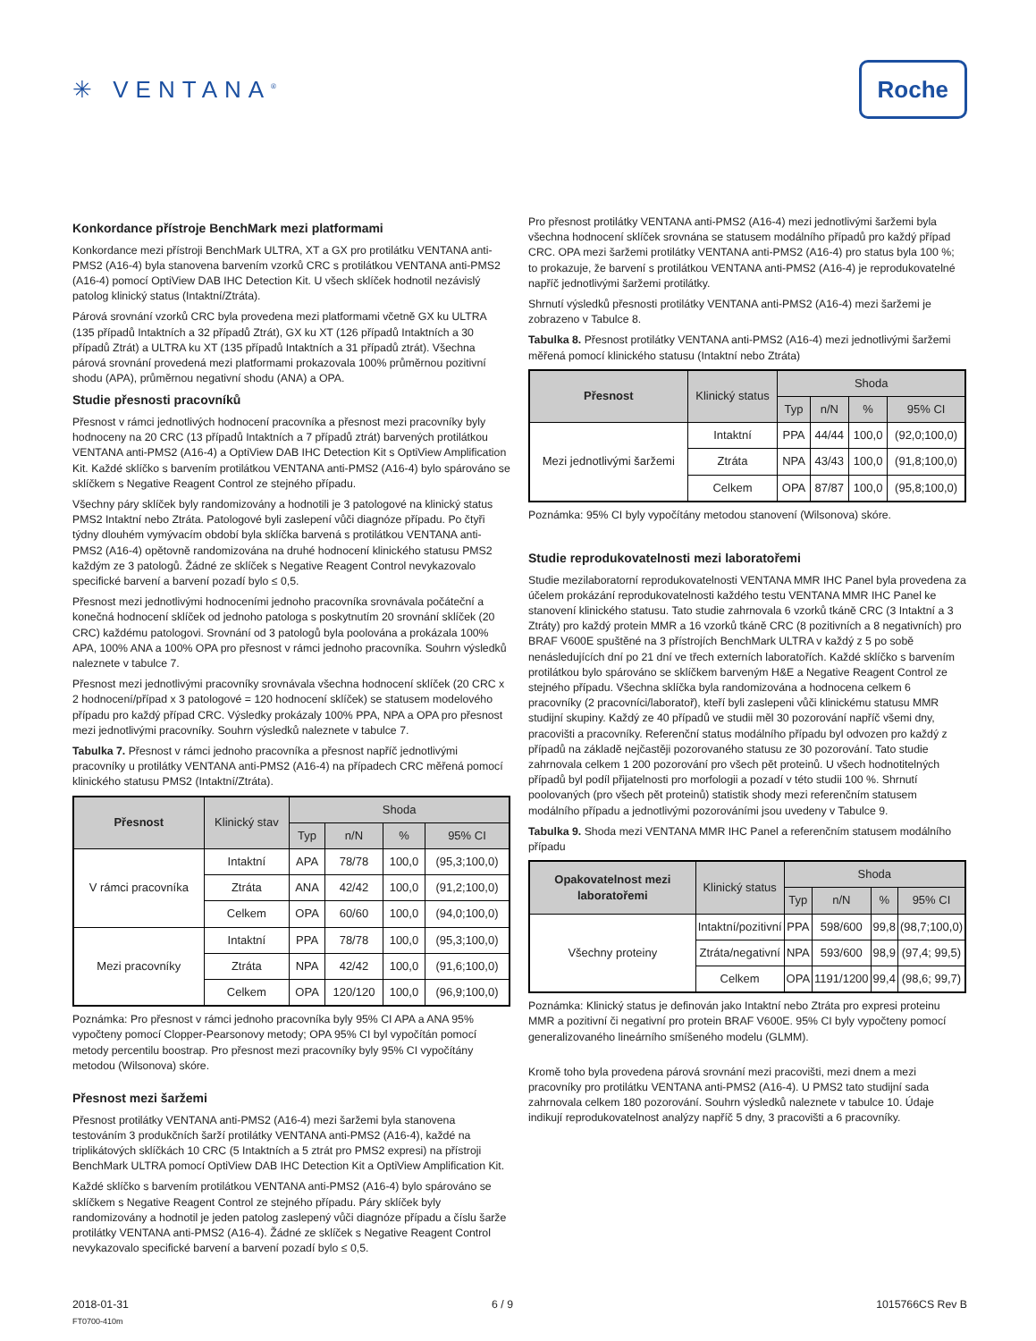✳ VENTANA<sup>®</sup>
Roche
Konkordance přístroje BenchMark mezi platformami
Konkordance mezi přístroji BenchMark ULTRA, XT a GX pro protilátku VENTANA anti-PMS2 (A16-4) byla stanovena barvením vzorků CRC s protilátkou VENTANA anti-PMS2 (A16-4) pomocí OptiView DAB IHC Detection Kit. U všech sklíček hodnotil nezávislý patolog klinický status (Intaktní/Ztráta).
Párová srovnání vzorků CRC byla provedena mezi platformami včetně GX ku ULTRA (135 případů Intaktních a 32 případů Ztrát), GX ku XT (126 případů Intaktních a 30 případů Ztrát) a ULTRA ku XT (135 případů Intaktních a 31 případů ztrát). Všechna párová srovnání provedená mezi platformami prokazovala 100% průměrnou pozitivní shodu (APA), průměrnou negativní shodu (ANA) a OPA.
Studie přesnosti pracovníků
Přesnost v rámci jednotlivých hodnocení pracovníka a přesnost mezi pracovníky byly hodnoceny na 20 CRC (13 případů Intaktních a 7 případů ztrát) barvených protilátkou VENTANA anti-PMS2 (A16-4) a OptiView DAB IHC Detection Kit s OptiView Amplification Kit. Každé sklíčko s barvením protilátkou VENTANA anti-PMS2 (A16-4) bylo spárováno se sklíčkem s Negative Reagent Control ze stejného případu.
Všechny páry sklíček byly randomizovány a hodnotili je 3 patologové na klinický status PMS2 Intaktní nebo Ztráta. Patologové byli zaslepení vůči diagnóze případu. Po čtyři týdny dlouhém vymývacím období byla sklíčka barvená s protilátkou VENTANA anti-PMS2 (A16-4) opětovně randomizována na druhé hodnocení klinického statusu PMS2 každým ze 3 patologů. Žádné ze sklíček s Negative Reagent Control nevykazovalo specifické barvení a barvení pozadí bylo ≤ 0,5.
Přesnost mezi jednotlivými hodnoceními jednoho pracovníka srovnávala počáteční a konečná hodnocení sklíček od jednoho patologa s poskytnutím 20 srovnání sklíček (20 CRC) každému patologovi. Srovnání od 3 patologů byla poolována a prokázala 100% APA, 100% ANA a 100% OPA pro přesnost v rámci jednoho pracovníka. Souhrn výsledků naleznete v tabulce 7.
Přesnost mezi jednotlivými pracovníky srovnávala všechna hodnocení sklíček (20 CRC x 2 hodnocení/případ x 3 patologové = 120 hodnocení sklíček) se statusem modelového případu pro každý případ CRC. Výsledky prokázaly 100% PPA, NPA a OPA pro přesnost mezi jednotlivými pracovníky. Souhrn výsledků naleznete v tabulce 7.
Tabulka 7. Přesnost v rámci jednoho pracovníka a přesnost napříč jednotlivými pracovníky u protilátky VENTANA anti-PMS2 (A16-4) na případech CRC měřená pomocí klinického statusu PMS2 (Intaktní/Ztráta).
| Přesnost | Klinický stav | Shoda | | | |
| --- | --- | --- | --- | --- | --- |
| | | Typ | n/N | % | 95% CI |
| V rámci pracovníka | Intaktní | APA | 78/78 | 100,0 | (95,3;100,0) |
| | Ztráta | ANA | 42/42 | 100,0 | (91,2;100,0) |
| | Celkem | OPA | 60/60 | 100,0 | (94,0;100,0) |
| Mezi pracovníky | Intaktní | PPA | 78/78 | 100,0 | (95,3;100,0) |
| | Ztráta | NPA | 42/42 | 100,0 | (91,6;100,0) |
| | Celkem | OPA | 120/120 | 100,0 | (96,9;100,0) |
Poznámka: Pro přesnost v rámci jednoho pracovníka byly 95% CI APA a ANA 95% vypočteny pomocí Clopper-Pearsonovy metody; OPA 95% CI byl vypočítán pomocí metody percentilu boostrap. Pro přesnost mezi pracovníky byly 95% CI vypočítány metodou (Wilsonova) skóre.
Přesnost mezi šaržemi
Přesnost protilátky VENTANA anti-PMS2 (A16-4) mezi šaržemi byla stanovena testováním 3 produkčních šarží protilátky VENTANA anti-PMS2 (A16-4), každé na triplikátových sklíčkách 10 CRC (5 Intaktních a 5 ztrát pro PMS2 expresi) na přístroji BenchMark ULTRA pomocí OptiView DAB IHC Detection Kit a OptiView Amplification Kit.
Každé sklíčko s barvením protilátkou VENTANA anti-PMS2 (A16-4) bylo spárováno se sklíčkem s Negative Reagent Control ze stejného případu. Páry sklíček byly randomizovány a hodnotil je jeden patolog zaslepený vůči diagnóze případu a číslu šarže protilátky VENTANA anti-PMS2 (A16-4). Žádné ze sklíček s Negative Reagent Control nevykazovalo specifické barvení a barvení pozadí bylo ≤ 0,5.
Pro přesnost protilátky VENTANA anti-PMS2 (A16-4) mezi jednotlivými šaržemi byla všechna hodnocení sklíček srovnána se statusem modálního případů pro každý případ CRC. OPA mezi šaržemi protilátky VENTANA anti-PMS2 (A16-4) pro status byla 100 %; to prokazuje, že barvení s protilátkou VENTANA anti-PMS2 (A16-4) je reprodukovatelné napříč jednotlivými šaržemi protilátky.
Shrnutí výsledků přesnosti protilátky VENTANA anti-PMS2 (A16-4) mezi šaržemi je zobrazeno v Tabulce 8.
Tabulka 8. Přesnost protilátky VENTANA anti-PMS2 (A16-4) mezi jednotlivými šaržemi měřená pomocí klinického statusu (Intaktní nebo Ztráta)
| Přesnost | Klinický status | Shoda | | | |
| --- | --- | --- | --- | --- | --- |
| | | Typ | n/N | % | 95% CI |
| Mezi jednotlivými šaržemi | Intaktní | PPA | 44/44 | 100,0 | (92,0;100,0) |
| | Ztráta | NPA | 43/43 | 100,0 | (91,8;100,0) |
| | Celkem | OPA | 87/87 | 100,0 | (95,8;100,0) |
Poznámka: 95% CI byly vypočítány metodou stanovení (Wilsonova) skóre.
Studie reprodukovatelnosti mezi laboratořemi
Studie mezilaboratorní reprodukovatelnosti VENTANA MMR IHC Panel byla provedena za účelem prokázání reprodukovatelnosti každého testu VENTANA MMR IHC Panel ke stanovení klinického statusu. Tato studie zahrnovala 6 vzorků tkáně CRC (3 Intaktní a 3 Ztráty) pro každý protein MMR a 16 vzorků tkáně CRC (8 pozitivních a 8 negativních) pro BRAF V600E spuštěné na 3 přístrojích BenchMark ULTRA v každý z 5 po sobě nenásledujících dní po 21 dní ve třech externích laboratořích. Každé sklíčko s barvením protilátkou bylo spárováno se sklíčkem barveným H&E a Negative Reagent Control ze stejného případu. Všechna sklíčka byla randomizována a hodnocena celkem 6 pracovníky (2 pracovníci/laboratoř), kteří byli zaslepeni vůči klinickému statusu MMR studijní skupiny. Každý ze 40 případů ve studii měl 30 pozorování napříč všemi dny, pracovišti a pracovníky. Referenční status modálního případu byl odvozen pro každý z případů na základě nejčastěji pozorovaného statusu ze 30 pozorování. Tato studie zahrnovala celkem 1 200 pozorování pro všech pět proteinů. U všech hodnotitelných případů byl podíl přijatelnosti pro morfologii a pozadí v této studii 100 %. Shrnutí poolovaných (pro všech pět proteinů) statistik shody mezi referenčním statusem modálního případu a jednotlivými pozorováními jsou uvedeny v Tabulce 9.
Tabulka 9. Shoda mezi VENTANA MMR IHC Panel a referenčním statusem modálního případu
| Opakovatelnost mezi laboratořemi | Klinický status | Shoda | | | |
| --- | --- | --- | --- | --- | --- |
| | | Typ | n/N | % | 95% CI |
| Všechny proteiny | Intaktní/pozitivní | PPA | 598/600 | 99,8 | (98,7;100,0) |
| | Ztráta/negativní | NPA | 593/600 | 98,9 | (97,4; 99,5) |
| | Celkem | OPA | 1191/1200 | 99,4 | (98,6; 99,7) |
Poznámka: Klinický status je definován jako Intaktní nebo Ztráta pro expresi proteinu MMR a pozitivní či negativní pro protein BRAF V600E. 95% CI byly vypočteny pomocí generalizovaného lineárního smíšeného modelu (GLMM).
Kromě toho byla provedena párová srovnání mezi pracovišti, mezi dnem a mezi pracovníky pro protilátku VENTANA anti-PMS2 (A16-4). U PMS2 tato studijní sada zahrnovala celkem 180 pozorování. Souhrn výsledků naleznete v tabulce 10. Údaje indikují reprodukovatelnost analýzy napříč 5 dny, 3 pracovišti a 6 pracovníky.
2018-01-31
FT0700-410m
6 / 9 1015766CS Rev B